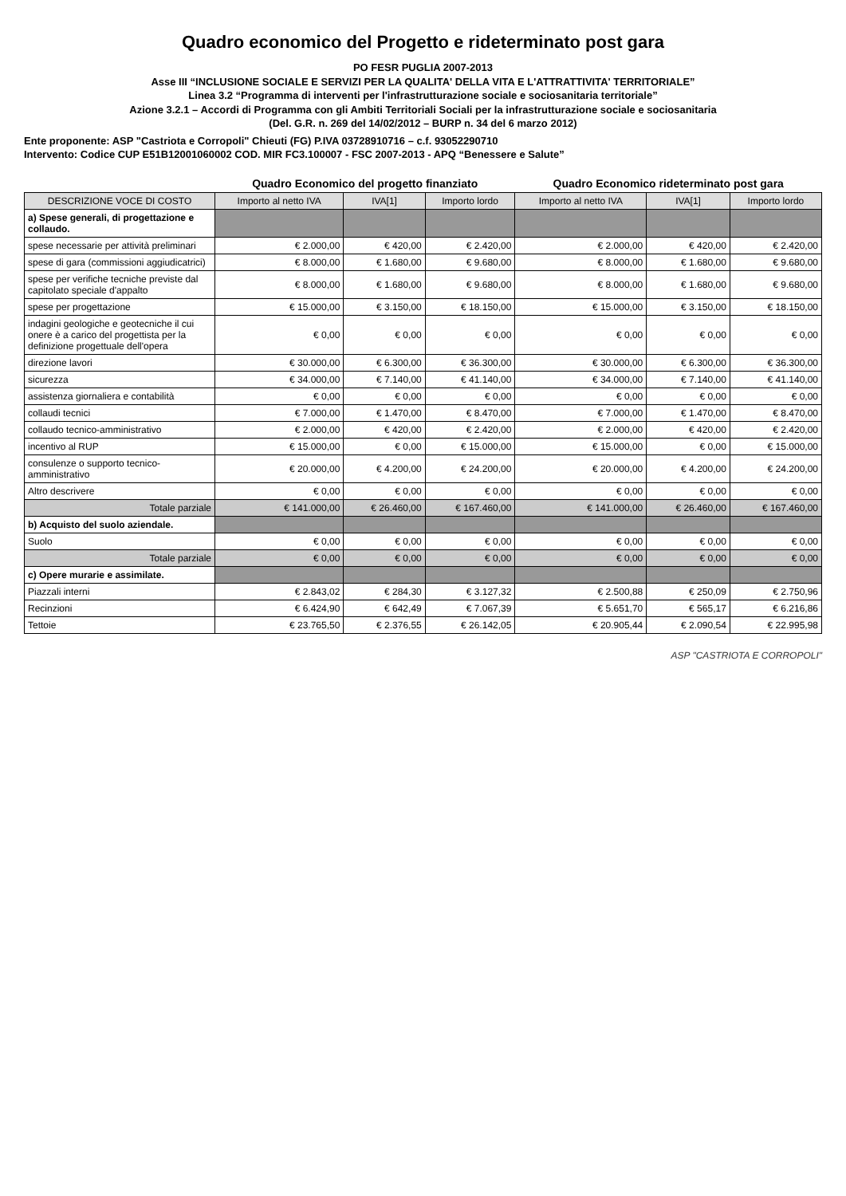Quadro economico del Progetto e rideterminato post gara
PO FESR PUGLIA 2007-2013
Asse III “INCLUSIONE SOCIALE E SERVIZI PER LA QUALITA' DELLA VITA E L'ATTRATTIVITA' TERRITORIALE”
Linea 3.2 “Programma di interventi per l'infrastrutturazione sociale e sociosanitaria territoriale”
Azione 3.2.1 – Accordi di Programma con gli Ambiti Territoriali Sociali per la infrastrutturazione sociale e sociosanitaria
(Del. G.R. n. 269 del 14/02/2012 – BURP n. 34 del 6 marzo 2012)
Ente proponente: ASP "Castriota e Corropoli" Chieuti (FG) P.IVA 03728910716 – c.f. 93052290710
Intervento: Codice CUP E51B12001060002 COD. MIR FC3.100007 - FSC 2007-2013 - APQ “Benessere e Salute”
| | Quadro Economico del progetto finanziato | | | Quadro Economico rideterminato post gara | | |
| DESCRIZIONE VOCE DI COSTO | Importo al netto IVA | IVA[1] | Importo lordo | Importo al netto IVA | IVA[1] | Importo lordo |
| a) Spese generali, di progettazione e collaudo. | | | | | | |
| spese necessarie per attività preliminari | € 2.000,00 | € 420,00 | € 2.420,00 | € 2.000,00 | € 420,00 | € 2.420,00 |
| spese di gara (commissioni aggiudicatrici) | € 8.000,00 | € 1.680,00 | € 9.680,00 | € 8.000,00 | € 1.680,00 | € 9.680,00 |
| spese per verifiche tecniche previste dal capitolato speciale d'appalto | € 8.000,00 | € 1.680,00 | € 9.680,00 | € 8.000,00 | € 1.680,00 | € 9.680,00 |
| spese per progettazione | € 15.000,00 | € 3.150,00 | € 18.150,00 | € 15.000,00 | € 3.150,00 | € 18.150,00 |
| indagini geologiche e geotecniche il cui onere è a carico del progettista per la definizione progettuale dell'opera | € 0,00 | € 0,00 | € 0,00 | € 0,00 | € 0,00 | € 0,00 |
| direzione lavori | € 30.000,00 | € 6.300,00 | € 36.300,00 | € 30.000,00 | € 6.300,00 | € 36.300,00 |
| sicurezza | € 34.000,00 | € 7.140,00 | € 41.140,00 | € 34.000,00 | € 7.140,00 | € 41.140,00 |
| assistenza giornaliera e contabilità | € 0,00 | € 0,00 | € 0,00 | € 0,00 | € 0,00 | € 0,00 |
| collaudi tecnici | € 7.000,00 | € 1.470,00 | € 8.470,00 | € 7.000,00 | € 1.470,00 | € 8.470,00 |
| collaudo tecnico-amministrativo | € 2.000,00 | € 420,00 | € 2.420,00 | € 2.000,00 | € 420,00 | € 2.420,00 |
| incentivo al RUP | € 15.000,00 | € 0,00 | € 15.000,00 | € 15.000,00 | € 0,00 | € 15.000,00 |
| consulenze o supporto tecnico-amministrativo | € 20.000,00 | € 4.200,00 | € 24.200,00 | € 20.000,00 | € 4.200,00 | € 24.200,00 |
| Altro descrivere | € 0,00 | € 0,00 | € 0,00 | € 0,00 | € 0,00 | € 0,00 |
| Totale parziale | € 141.000,00 | € 26.460,00 | € 167.460,00 | € 141.000,00 | € 26.460,00 | € 167.460,00 |
| b) Acquisto del suolo aziendale. | | | | | | |
| Suolo | € 0,00 | € 0,00 | € 0,00 | € 0,00 | € 0,00 | € 0,00 |
| Totale parziale | € 0,00 | € 0,00 | € 0,00 | € 0,00 | € 0,00 | € 0,00 |
| c) Opere murarie e assimilate. | | | | | | |
| Piazzali interni | € 2.843,02 | € 284,30 | € 3.127,32 | € 2.500,88 | € 250,09 | € 2.750,96 |
| Recinzioni | € 6.424,90 | € 642,49 | € 7.067,39 | € 5.651,70 | € 565,17 | € 6.216,86 |
| Tettoie | € 23.765,50 | € 2.376,55 | € 26.142,05 | € 20.905,44 | € 2.090,54 | € 22.995,98 |
ASP "CASTRIOTA E CORROPOLI"